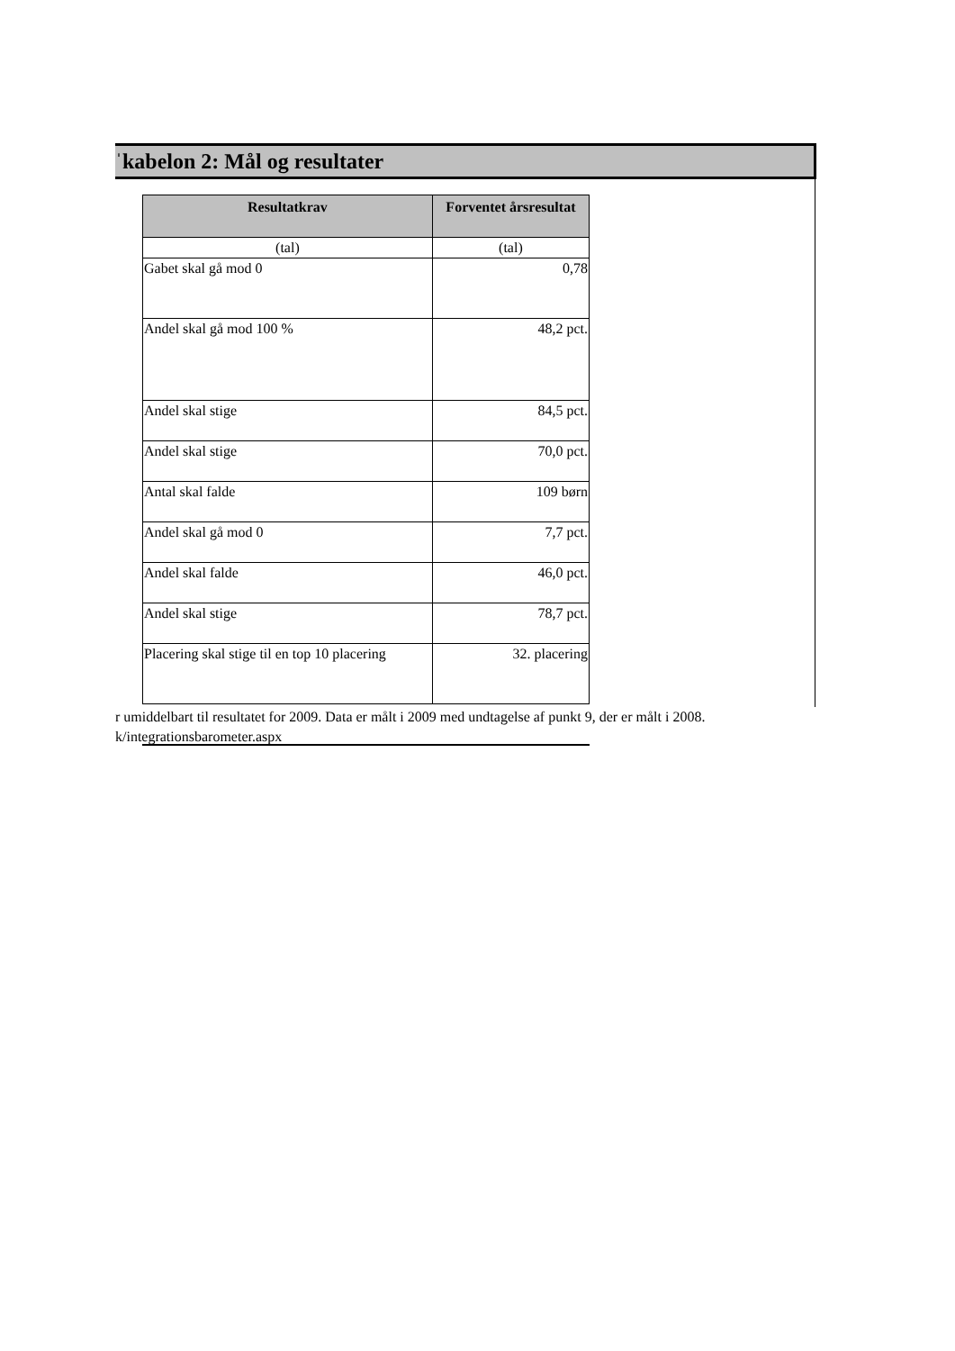ˈkabelon 2: Mål og resultater
| Resultatkrav | Forventet årsresultat |
| --- | --- |
| (tal) | (tal) |
| Gabet skal gå mod 0 | 0,78 |
| Andel skal gå mod 100 % | 48,2 pct. |
| Andel skal stige | 84,5 pct. |
| Andel skal stige | 70,0 pct. |
| Antal skal falde | 109 børn |
| Andel skal gå mod 0 | 7,7 pct. |
| Andel skal falde | 46,0 pct. |
| Andel skal stige | 78,7 pct. |
| Placering skal stige til en top 10 placering | 32. placering |
r umiddelbart til resultatet for 2009. Data er målt i 2009 med undtagelse af punkt 9, der er målt i 2008.
k/integrationsbarometer.aspx